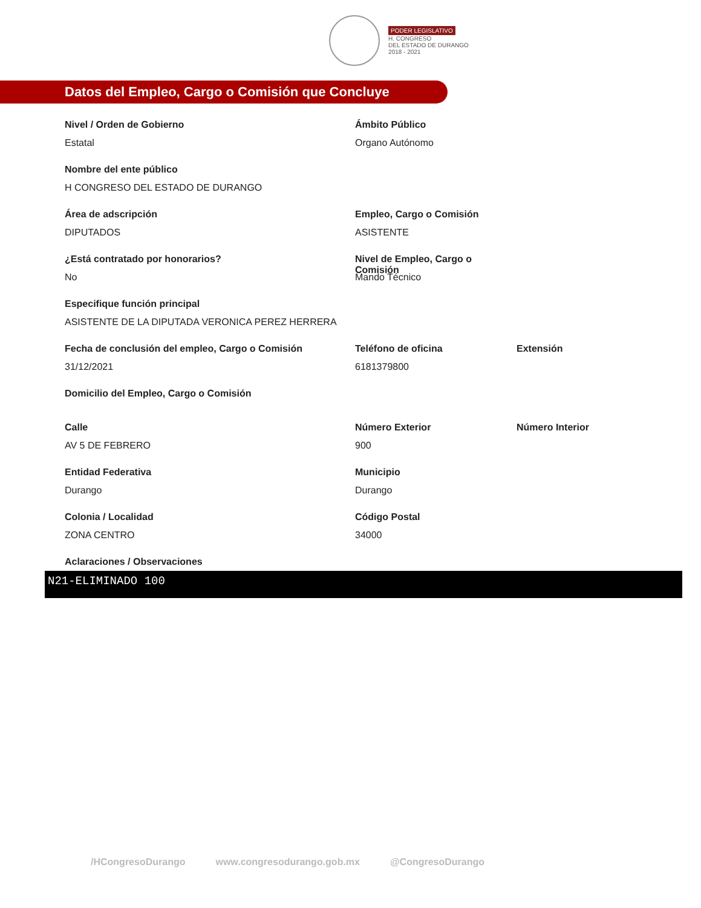PODER LEGISLATIVO
H. CONGRESO
DEL ESTADO DE DURANGO
2018 - 2021
Datos del Empleo, Cargo o Comisión que Concluye
Nivel / Orden de Gobierno
Estatal
Ámbito Público
Organo Autónomo
Nombre del ente público
H CONGRESO DEL ESTADO DE DURANGO
Área de adscripción
DIPUTADOS
Empleo, Cargo o Comisión
ASISTENTE
¿Está contratado por honorarios?
No
Nivel de Empleo, Cargo o Comisión
Mando Técnico
Especifique función principal
ASISTENTE DE LA DIPUTADA VERONICA PEREZ HERRERA
Fecha de conclusión del empleo, Cargo o Comisión
31/12/2021
Teléfono de oficina
6181379800
Extensión
Domicilio del Empleo, Cargo o Comisión
Calle
AV 5 DE FEBRERO
Número Exterior
900
Número Interior
Entidad Federativa
Durango
Municipio
Durango
Colonia / Localidad
ZONA CENTRO
Código Postal
34000
Aclaraciones / Observaciones
N21-ELIMINADO 100
/HCongresoDurango www.congresodurango.gob.mx @CongresoDurango